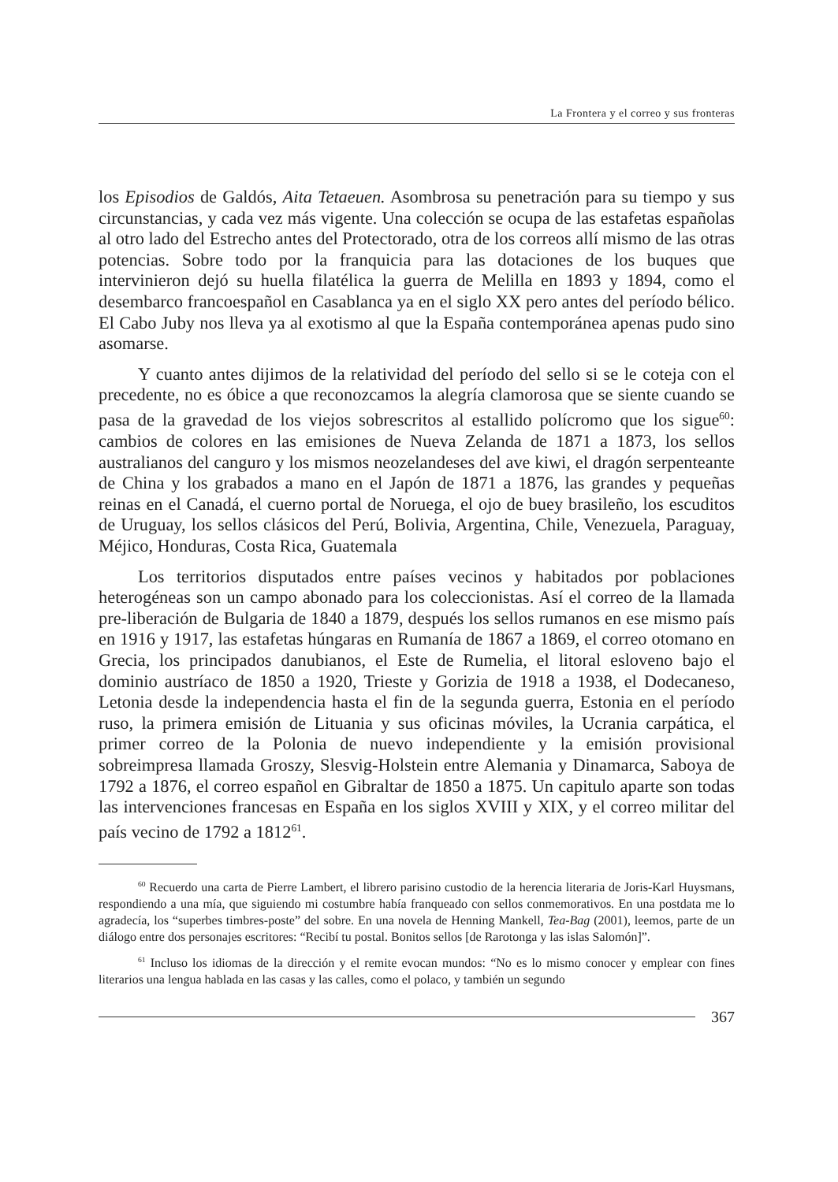La Frontera y el correo y sus fronteras
los Episodios de Galdós, Aita Tetaeuen. Asombrosa su penetración para su tiempo y sus circunstancias, y cada vez más vigente. Una colección se ocupa de las estafetas españolas al otro lado del Estrecho antes del Protectorado, otra de los correos allí mismo de las otras potencias. Sobre todo por la franquicia para las dotaciones de los buques que intervinieron dejó su huella filatélica la guerra de Melilla en 1893 y 1894, como el desembarco francoespañol en Casablanca ya en el siglo XX pero antes del período bélico. El Cabo Juby nos lleva ya al exotismo al que la España contemporánea apenas pudo sino asomarse.
Y cuanto antes dijimos de la relatividad del período del sello si se le coteja con el precedente, no es óbice a que reconozcamos la alegría clamorosa que se siente cuando se pasa de la gravedad de los viejos sobrescritos al estallido polícromo que los sigue<sup>60</sup>: cambios de colores en las emisiones de Nueva Zelanda de 1871 a 1873, los sellos australianos del canguro y los mismos neozelandeses del ave kiwi, el dragón serpenteante de China y los grabados a mano en el Japón de 1871 a 1876, las grandes y pequeñas reinas en el Canadá, el cuerno portal de Noruega, el ojo de buey brasileño, los escuditos de Uruguay, los sellos clásicos del Perú, Bolivia, Argentina, Chile, Venezuela, Paraguay, Méjico, Honduras, Costa Rica, Guatemala
Los territorios disputados entre países vecinos y habitados por poblaciones heterogéneas son un campo abonado para los coleccionistas. Así el correo de la llamada pre-liberación de Bulgaria de 1840 a 1879, después los sellos rumanos en ese mismo país en 1916 y 1917, las estafetas húngaras en Rumanía de 1867 a 1869, el correo otomano en Grecia, los principados danubianos, el Este de Rumelia, el litoral esloveno bajo el dominio austríaco de 1850 a 1920, Trieste y Gorizia de 1918 a 1938, el Dodecaneso, Letonia desde la independencia hasta el fin de la segunda guerra, Estonia en el período ruso, la primera emisión de Lituania y sus oficinas móviles, la Ucrania carpática, el primer correo de la Polonia de nuevo independiente y la emisión provisional sobreimpresa llamada Groszy, Slesvig-Holstein entre Alemania y Dinamarca, Saboya de 1792 a 1876, el correo español en Gibraltar de 1850 a 1875. Un capitulo aparte son todas las intervenciones francesas en España en los siglos XVIII y XIX, y el correo militar del país vecino de 1792 a 1812<sup>61</sup>.
<sup>60</sup> Recuerdo una carta de Pierre Lambert, el librero parisino custodio de la herencia literaria de Joris-Karl Huysmans, respondiendo a una mía, que siguiendo mi costumbre había franqueado con sellos conmemorativos. En una postdata me lo agradecía, los “superbes timbres-poste” del sobre. En una novela de Henning Mankell, Tea-Bag (2001), leemos, parte de un diálogo entre dos personajes escritores: “Recibí tu postal. Bonitos sellos [de Rarotonga y las islas Salomón]”.
<sup>61</sup> Incluso los idiomas de la dirección y el remite evocan mundos: “No es lo mismo conocer y emplear con fines literarios una lengua hablada en las casas y las calles, como el polaco, y también un segundo
367